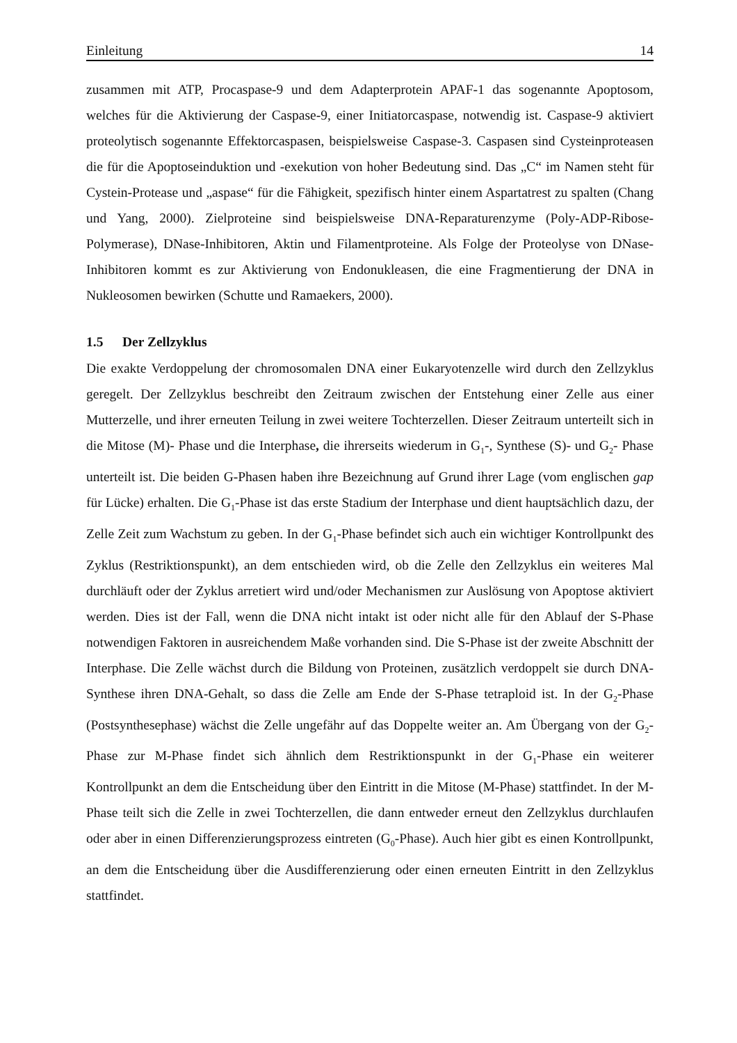Einleitung 14
zusammen mit ATP, Procaspase-9 und dem Adapterprotein APAF-1 das sogenannte Apoptosom, welches für die Aktivierung der Caspase-9, einer Initiatorcaspase, notwendig ist. Caspase-9 aktiviert proteolytisch sogenannte Effektorcaspasen, beispielsweise Caspase-3. Caspasen sind Cysteinproteasen die für die Apoptoseinduktion und -exekution von hoher Bedeutung sind. Das „C“ im Namen steht für Cystein-Protease und „aspase“ für die Fähigkeit, spezifisch hinter einem Aspartatrest zu spalten (Chang und Yang, 2000). Zielproteine sind beispielsweise DNA-Reparaturenzyme (Poly-ADP-Ribose-Polymerase), DNase-Inhibitoren, Aktin und Filamentproteine. Als Folge der Proteolyse von DNase-Inhibitoren kommt es zur Aktivierung von Endonukleasen, die eine Fragmentierung der DNA in Nukleosomen bewirken (Schutte und Ramaekers, 2000).
1.5 Der Zellzyklus
Die exakte Verdoppelung der chromosomalen DNA einer Eukaryotenzelle wird durch den Zellzyklus geregelt. Der Zellzyklus beschreibt den Zeitraum zwischen der Entstehung einer Zelle aus einer Mutterzelle, und ihrer erneuten Teilung in zwei weitere Tochterzellen. Dieser Zeitraum unterteilt sich in die Mitose (M)- Phase und die Interphase, die ihrerseits wiederum in G<sub>1</sub>-, Synthese (S)- und G<sub>2</sub>- Phase unterteilt ist. Die beiden G-Phasen haben ihre Bezeichnung auf Grund ihrer Lage (vom englischen gap für Lücke) erhalten. Die G<sub>1</sub>-Phase ist das erste Stadium der Interphase und dient hauptsächlich dazu, der Zelle Zeit zum Wachstum zu geben. In der G<sub>1</sub>-Phase befindet sich auch ein wichtiger Kontrollpunkt des Zyklus (Restriktionspunkt), an dem entschieden wird, ob die Zelle den Zellzyklus ein weiteres Mal durchläuft oder der Zyklus arretiert wird und/oder Mechanismen zur Auslösung von Apoptose aktiviert werden. Dies ist der Fall, wenn die DNA nicht intakt ist oder nicht alle für den Ablauf der S-Phase notwendigen Faktoren in ausreichendem Maße vorhanden sind. Die S-Phase ist der zweite Abschnitt der Interphase. Die Zelle wächst durch die Bildung von Proteinen, zusätzlich verdoppelt sie durch DNA-Synthese ihren DNA-Gehalt, so dass die Zelle am Ende der S-Phase tetraploid ist. In der G<sub>2</sub>-Phase (Postsynthesephase) wächst die Zelle ungefähr auf das Doppelte weiter an. Am Übergang von der G<sub>2</sub>-Phase zur M-Phase findet sich ähnlich dem Restriktionspunkt in der G<sub>1</sub>-Phase ein weiterer Kontrollpunkt an dem die Entscheidung über den Eintritt in die Mitose (M-Phase) stattfindet. In der M-Phase teilt sich die Zelle in zwei Tochterzellen, die dann entweder erneut den Zellzyklus durchlaufen oder aber in einen Differenzierungsprozess eintreten (G<sub>0</sub>-Phase). Auch hier gibt es einen Kontrollpunkt, an dem die Entscheidung über die Ausdifferenzierung oder einen erneuten Eintritt in den Zellzyklus stattfindet.